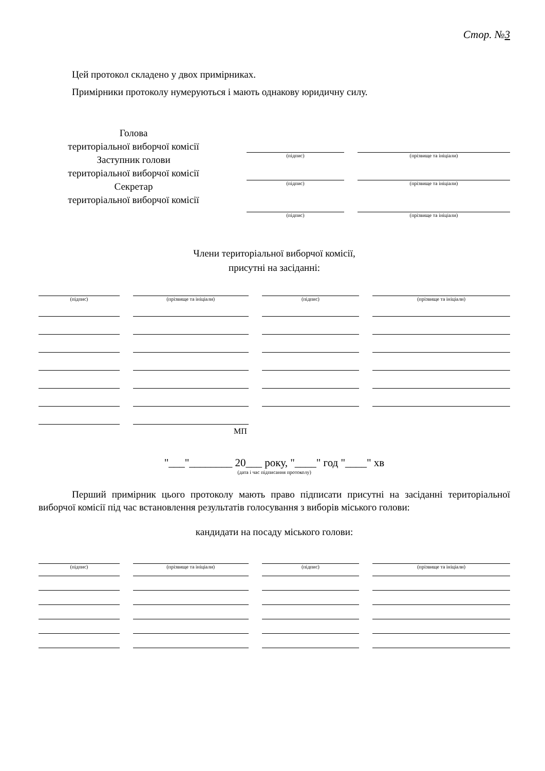Стор. №3
Цей протокол складено у двох примірниках.
Примірники протоколу нумеруються і мають однакову юридичну силу.
Голова
територіальної виборчої комісії
Заступник голови
територіальної виборчої комісії
Секретар
територіальної виборчої комісії
(підпис) (прізвище та ініціали)
(підпис) (прізвище та ініціали)
(підпис) (прізвище та ініціали)
Члени територіальної виборчої комісії,
присутні на засіданні:
(підпис) (прізвище та ініціали) (підпис) (прізвище та ініціали)
МП
"___"________ 20___ року, "____" год "____" хв
(дата і час підписання протоколу)
Перший примірник цього протоколу мають право підписати присутні на засіданні територіальної виборчої комісії під час встановлення результатів голосування з виборів міського голови:
кандидати на посаду міського голови:
(підпис) (прізвище та ініціали) (підпис) (прізвище та ініціали)